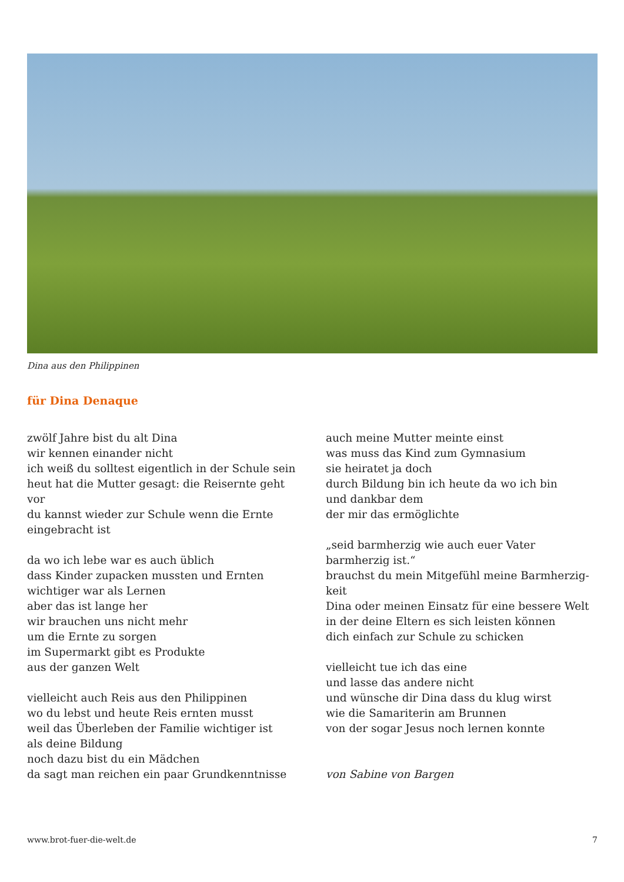Dina aus den Philippinen
für Dina Denaque
zwölf Jahre bist du alt Dina
wir kennen einander nicht
ich weiß du solltest eigentlich in der Schule sein
heut hat die Mutter gesagt: die Reisernte geht vor
du kannst wieder zur Schule wenn die Ernte
eingebracht ist
da wo ich lebe war es auch üblich
dass Kinder zupacken mussten und Ernten
wichtiger war als Lernen
aber das ist lange her
wir brauchen uns nicht mehr
um die Ernte zu sorgen
im Supermarkt gibt es Produkte
aus der ganzen Welt
vielleicht auch Reis aus den Philippinen
wo du lebst und heute Reis ernten musst
weil das Überleben der Familie wichtiger ist
als deine Bildung
noch dazu bist du ein Mädchen
da sagt man reichen ein paar Grundkenntnisse
auch meine Mutter meinte einst
was muss das Kind zum Gymnasium
sie heiratet ja doch
durch Bildung bin ich heute da wo ich bin
und dankbar dem
der mir das ermöglichte
„seid barmherzig wie auch euer Vater
barmherzig ist.“
brauchst du mein Mitgefühl meine Barmherzig-
keit
Dina oder meinen Einsatz für eine bessere Welt
in der deine Eltern es sich leisten können
dich einfach zur Schule zu schicken
vielleicht tue ich das eine
und lasse das andere nicht
und wünsche dir Dina dass du klug wirst
wie die Samariterin am Brunnen
von der sogar Jesus noch lernen konnte
von Sabine von Bargen
www.brot-fuer-die-welt.de 7